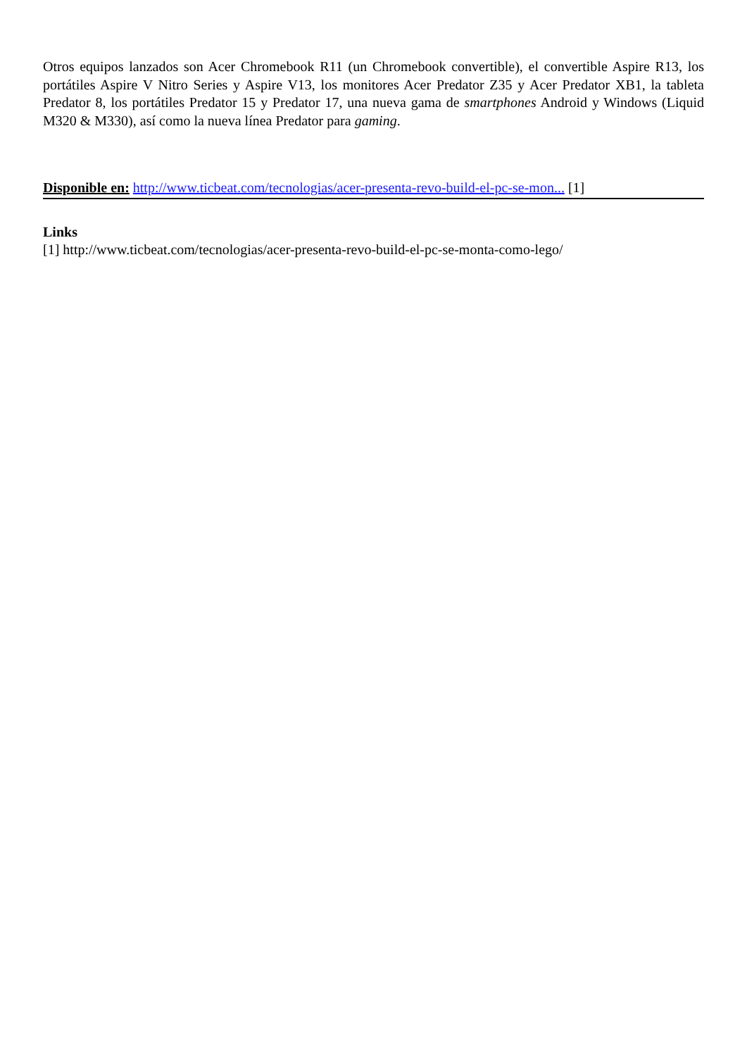Otros equipos lanzados son Acer Chromebook R11 (un Chromebook convertible), el convertible Aspire R13, los portátiles Aspire V Nitro Series y Aspire V13, los monitores Acer Predator Z35 y Acer Predator XB1, la tableta Predator 8, los portátiles Predator 15 y Predator 17, una nueva gama de smartphones Android y Windows (Liquid M320 & M330), así como la nueva línea Predator para gaming.
Disponible en: http://www.ticbeat.com/tecnologias/acer-presenta-revo-build-el-pc-se-mon... [1]
Links
[1] http://www.ticbeat.com/tecnologias/acer-presenta-revo-build-el-pc-se-monta-como-lego/